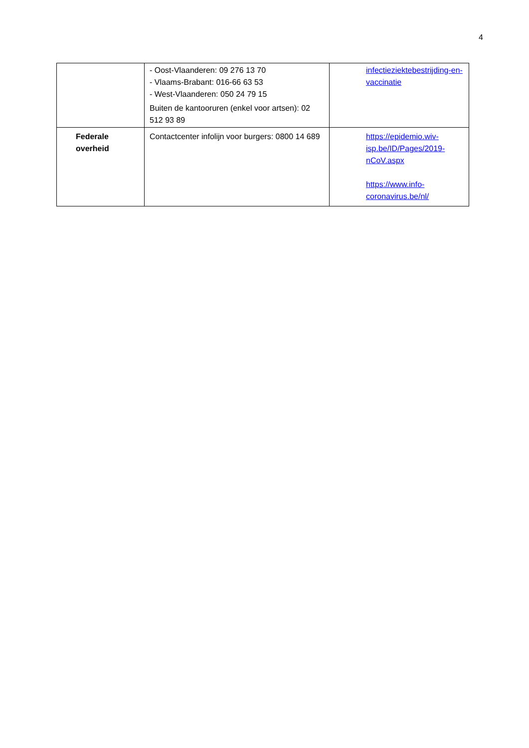4
| | - Oost-Vlaanderen: 09 276 13 70 - Vlaams-Brabant: 016-66 63 53 - West-Vlaanderen: 050 24 79 15 Buiten de kantooruren (enkel voor artsen): 02 512 93 89 | infectieziektebestrijding-en-vaccinatie |
| Federale overheid | Contactcenter infolijn voor burgers: 0800 14 689 | https://epidemio.wiv-isp.be/ID/Pages/2019-nCoV.aspx https://www.info-coronavirus.be/nl/ |